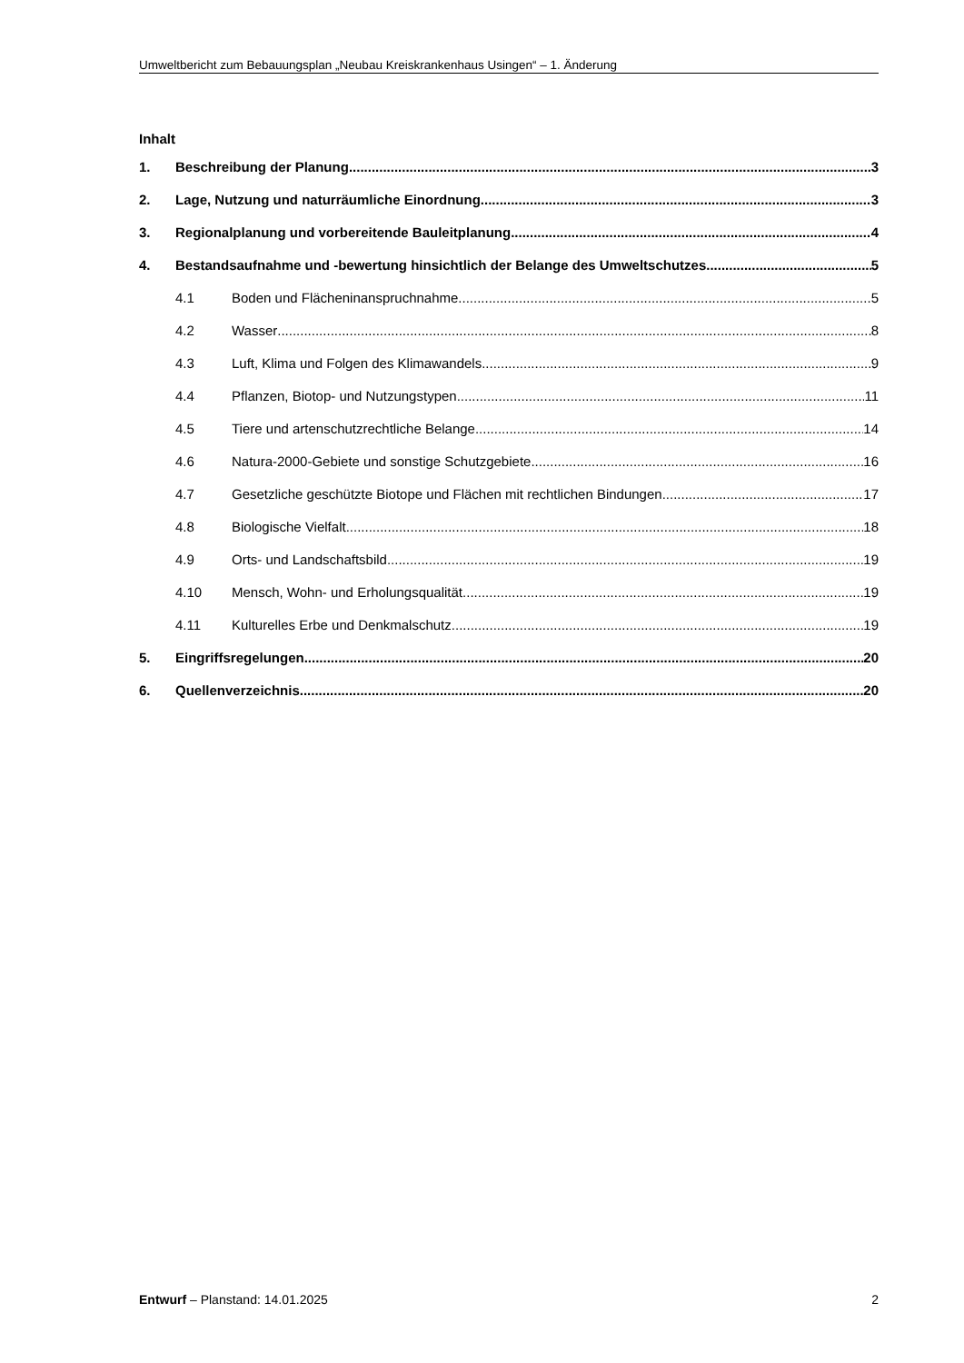Umweltbericht zum Bebauungsplan „Neubau Kreiskrankenhaus Usingen“ – 1. Änderung
Inhalt
1. Beschreibung der Planung 3
2. Lage, Nutzung und naturräumliche Einordnung 3
3. Regionalplanung und vorbereitende Bauleitplanung 4
4. Bestandsaufnahme und -bewertung hinsichtlich der Belange des Umweltschutzes 5
4.1 Boden und Flächeninanspruchnahme 5
4.2 Wasser 8
4.3 Luft, Klima und Folgen des Klimawandels 9
4.4 Pflanzen, Biotop- und Nutzungstypen 11
4.5 Tiere und artenschutzrechtliche Belange 14
4.6 Natura-2000-Gebiete und sonstige Schutzgebiete 16
4.7 Gesetzliche geschützte Biotope und Flächen mit rechtlichen Bindungen 17
4.8 Biologische Vielfalt 18
4.9 Orts- und Landschaftsbild 19
4.10 Mensch, Wohn- und Erholungsqualität 19
4.11 Kulturelles Erbe und Denkmalschutz 19
5. Eingriffsregelungen 20
6. Quellenverzeichnis 20
Entwurf – Planstand: 14.01.2025 2